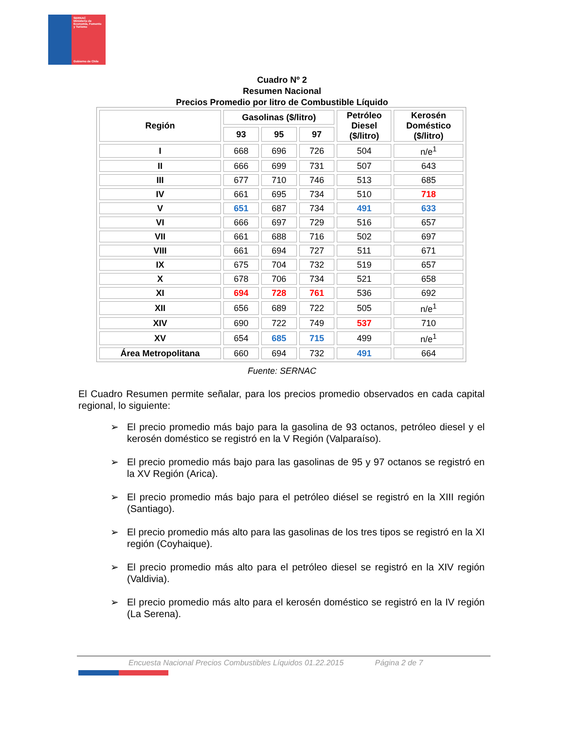SERNAC
Ministerio de Economía, Fomento y Turismo
Gobierno de Chile
Cuadro Nº 2
Resumen Nacional
Precios Promedio por litro de Combustible Líquido
| Región | Gasolinas ($/litro) | | | Petróleo Diesel ($/litro) | Kerosén Doméstico ($/litro) |
| --- | --- | --- | --- | --- | --- |
| | 93 | 95 | 97 | | |
| I | 668 | 696 | 726 | 504 | n/e<sup>1</sup> |
| II | 666 | 699 | 731 | 507 | 643 |
| III | 677 | 710 | 746 | 513 | 685 |
| IV | 661 | 695 | 734 | 510 | 718 |
| V | 651 | 687 | 734 | 491 | 633 |
| VI | 666 | 697 | 729 | 516 | 657 |
| VII | 661 | 688 | 716 | 502 | 697 |
| VIII | 661 | 694 | 727 | 511 | 671 |
| IX | 675 | 704 | 732 | 519 | 657 |
| X | 678 | 706 | 734 | 521 | 658 |
| XI | 694 | 728 | 761 | 536 | 692 |
| XII | 656 | 689 | 722 | 505 | n/e<sup>1</sup> |
| XIV | 690 | 722 | 749 | 537 | 710 |
| XV | 654 | 685 | 715 | 499 | n/e<sup>1</sup> |
| Área Metropolitana | 660 | 694 | 732 | 491 | 664 |
Fuente: SERNAC
El Cuadro Resumen permite señalar, para los precios promedio observados en cada capital regional, lo siguiente:
➢ El precio promedio más bajo para la gasolina de 93 octanos, petróleo diesel y el kerosén doméstico se registró en la V Región (Valparaíso).
➢ El precio promedio más bajo para las gasolinas de 95 y 97 octanos se registró en la XV Región (Arica).
➢ El precio promedio más bajo para el petróleo diésel se registró en la XIII región (Santiago).
➢ El precio promedio más alto para las gasolinas de los tres tipos se registró en la XI región (Coyhaique).
➢ El precio promedio más alto para el petróleo diesel se registró en la XIV región (Valdivia).
➢ El precio promedio más alto para el kerosén doméstico se registró en la IV región (La Serena).
Encuesta Nacional Precios Combustibles Líquidos 01.22.2015 Página 2 de 7